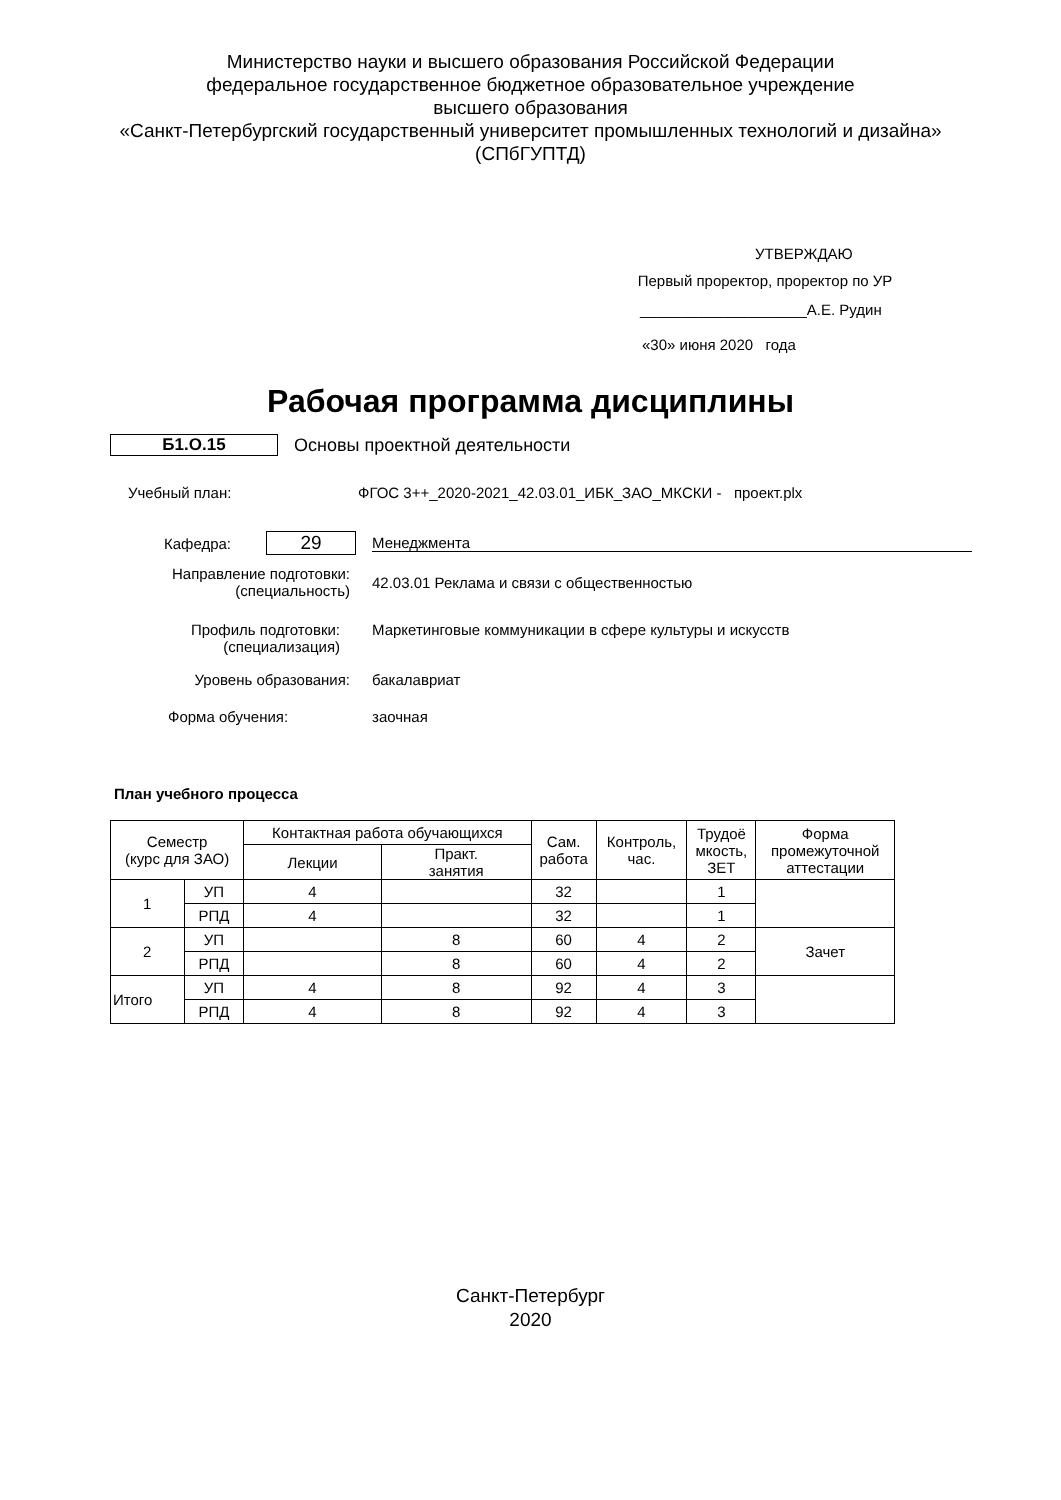Министерство науки и высшего образования Российской Федерации
федеральное государственное бюджетное образовательное учреждение
высшего образования
«Санкт-Петербургский государственный университет промышленных технологий и дизайна»
(СПбГУПТД)
УТВЕРЖДАЮ
Первый проректор, проректор по УР
____________________А.Е. Рудин
«30» июня 2020 года
Рабочая программа дисциплины
Б1.О.15 Основы проектной деятельности
Учебный план:
ФГОС 3++_2020-2021_42.03.01_ИБК_ЗАО_МКСКИ - проект.plx
Кафедра:
29
Менеджмента
Направление подготовки:
(специальность)
42.03.01 Реклама и связи с общественностью
Профиль подготовки:
(специализация)
Маркетинговые коммуникации в сфере культуры и искусств
Уровень образования: бакалавриат
Форма обучения: заочная
План учебного процесса
| Семестр (курс для ЗАО) | | Контактная работа обучающихся | | Сам. работа | Контроль, час. | Трудоё мкость, ЗЕТ | Форма промежуточной аттестации |
| --- | --- | --- | --- | --- | --- | --- | --- |
| | | Лекции | Практ. занятия | | | | |
| 1 | УП | 4 | | 32 | | 1 | |
| | РПД | 4 | | 32 | | 1 | |
| 2 | УП | | 8 | 60 | 4 | 2 | Зачет |
| | РПД | | 8 | 60 | 4 | 2 | |
| Итого | УП | 4 | 8 | 92 | 4 | 3 | |
| | РПД | 4 | 8 | 92 | 4 | 3 | |
Санкт-Петербург
2020